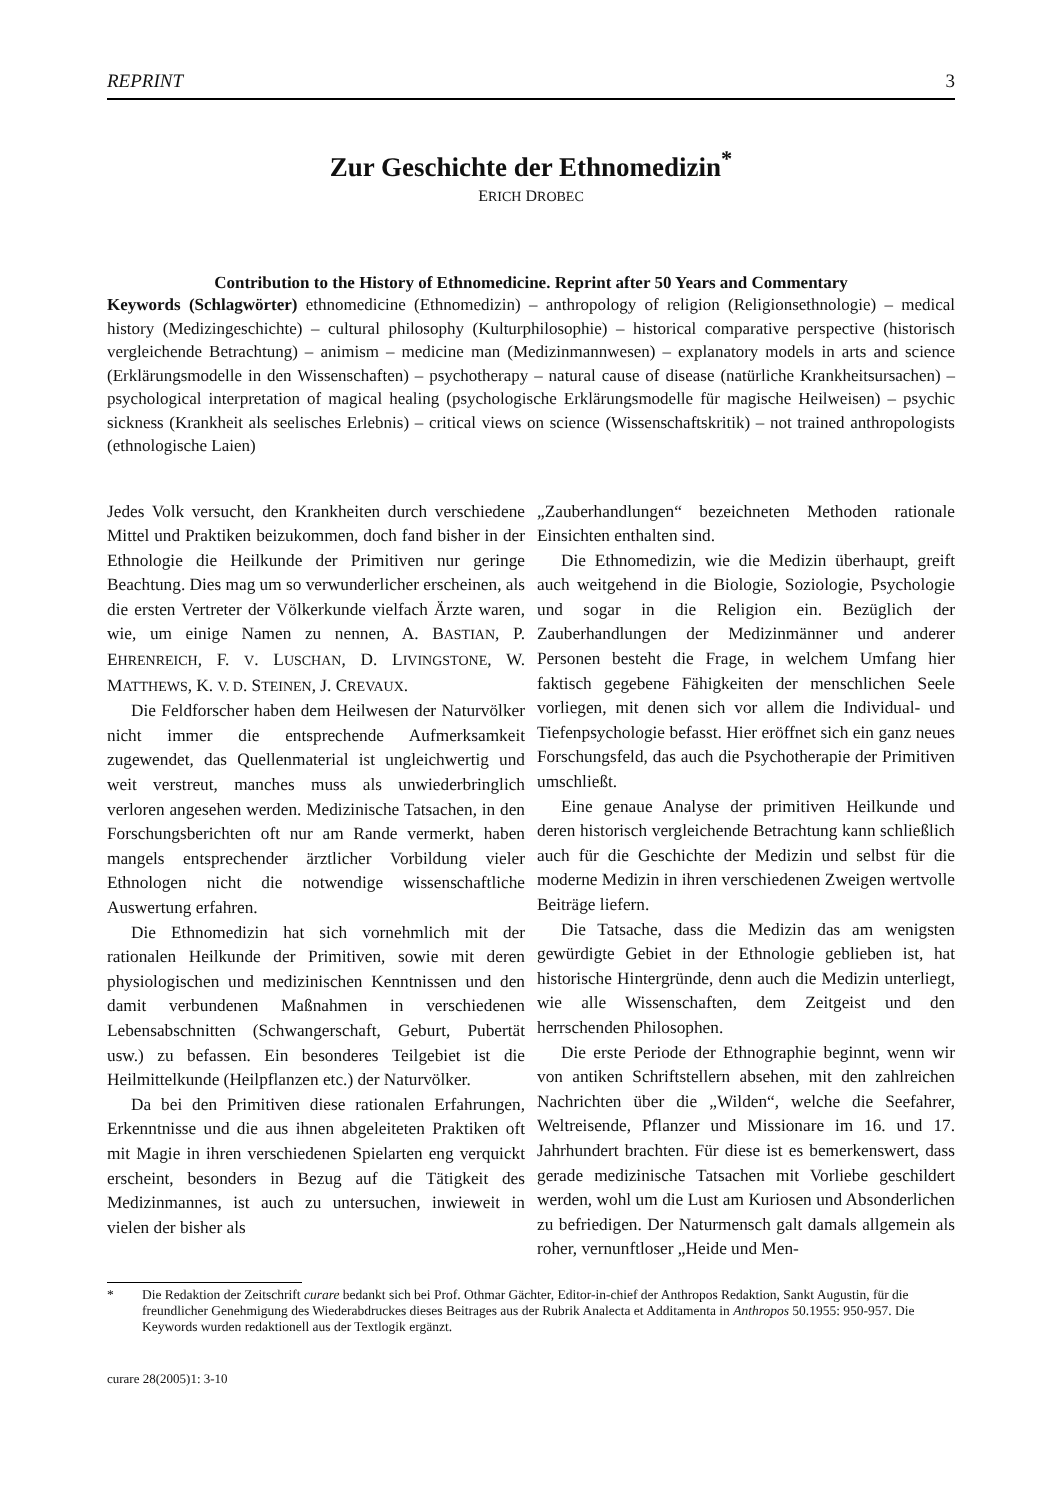REPRINT 3
Zur Geschichte der Ethnomedizin<sup>*</sup>
ERICH DROBEC
Contribution to the History of Ethnomedicine. Reprint after 50 Years and Commentary
Keywords (Schlagwörter) ethnomedicine (Ethnomedizin) – anthropology of religion (Religionsethnologie) – medical history (Medizingeschichte) – cultural philosophy (Kulturphilosophie) – historical comparative perspective (historisch vergleichende Betrachtung) – animism – medicine man (Medizinmannwesen) – explanatory models in arts and science (Erklärungsmodelle in den Wissenschaften) – psychotherapy – natural cause of disease (natürliche Krankheitsursachen) – psychological interpretation of magical healing (psychologische Erklärungsmodelle für magische Heilweisen) – psychic sickness (Krankheit als seelisches Erlebnis) – critical views on science (Wissenschaftskritik) – not trained anthropologists (ethnologische Laien)
Jedes Volk versucht, den Krankheiten durch verschiedene Mittel und Praktiken beizukommen, doch fand bisher in der Ethnologie die Heilkunde der Primitiven nur geringe Beachtung. Dies mag um so verwunderlicher erscheinen, als die ersten Vertreter der Völkerkunde vielfach Ärzte waren, wie, um einige Namen zu nennen, A. BASTIAN, P. EHRENREICH, F. V. LUSCHAN, D. LIVINGSTONE, W. MATTHEWS, K. V. D. STEINEN, J. CREVAUX.
Die Feldforscher haben dem Heilwesen der Naturvölker nicht immer die entsprechende Aufmerksamkeit zugewendet, das Quellenmaterial ist ungleichwertig und weit verstreut, manches muss als unwiederbringlich verloren angesehen werden. Medizinische Tatsachen, in den Forschungsberichten oft nur am Rande vermerkt, haben mangels entsprechender ärztlicher Vorbildung vieler Ethnologen nicht die notwendige wissenschaftliche Auswertung erfahren.
Die Ethnomedizin hat sich vornehmlich mit der rationalen Heilkunde der Primitiven, sowie mit deren physiologischen und medizinischen Kenntnissen und den damit verbundenen Maßnahmen in verschiedenen Lebensabschnitten (Schwangerschaft, Geburt, Pubertät usw.) zu befassen. Ein besonderes Teilgebiet ist die Heilmittelkunde (Heilpflanzen etc.) der Naturvölker.
Da bei den Primitiven diese rationalen Erfahrungen, Erkenntnisse und die aus ihnen abgeleiteten Praktiken oft mit Magie in ihren verschiedenen Spielarten eng verquickt erscheint, besonders in Bezug auf die Tätigkeit des Medizinmannes, ist auch zu untersuchen, inwieweit in vielen der bisher als
„Zauberhandlungen“ bezeichneten Methoden rationale Einsichten enthalten sind.
Die Ethnomedizin, wie die Medizin überhaupt, greift auch weitgehend in die Biologie, Soziologie, Psychologie und sogar in die Religion ein. Bezüglich der Zauberhandlungen der Medizinmänner und anderer Personen besteht die Frage, in welchem Umfang hier faktisch gegebene Fähigkeiten der menschlichen Seele vorliegen, mit denen sich vor allem die Individual- und Tiefenpsychologie befasst. Hier eröffnet sich ein ganz neues Forschungsfeld, das auch die Psychotherapie der Primitiven umschließt.
Eine genaue Analyse der primitiven Heilkunde und deren historisch vergleichende Betrachtung kann schließlich auch für die Geschichte der Medizin und selbst für die moderne Medizin in ihren verschiedenen Zweigen wertvolle Beiträge liefern.
Die Tatsache, dass die Medizin das am wenigsten gewürdigte Gebiet in der Ethnologie geblieben ist, hat historische Hintergründe, denn auch die Medizin unterliegt, wie alle Wissenschaften, dem Zeitgeist und den herrschenden Philosophen.
Die erste Periode der Ethnographie beginnt, wenn wir von antiken Schriftstellern absehen, mit den zahlreichen Nachrichten über die „Wilden“, welche die Seefahrer, Weltreisende, Pflanzer und Missionare im 16. und 17. Jahrhundert brachten. Für diese ist es bemerkenswert, dass gerade medizinische Tatsachen mit Vorliebe geschildert werden, wohl um die Lust am Kuriosen und Absonderlichen zu befriedigen. Der Naturmensch galt damals allgemein als roher, vernunftloser „Heide und Men-
* Die Redaktion der Zeitschrift curare bedankt sich bei Prof. Othmar Gächter, Editor-in-chief der Anthropos Redaktion, Sankt Augustin, für die freundlicher Genehmigung des Wiederabdruckes dieses Beitrages aus der Rubrik Analecta et Additamenta in Anthropos 50.1955: 950-957. Die Keywords wurden redaktionell aus der Textlogik ergänzt.
curare 28(2005)1: 3-10